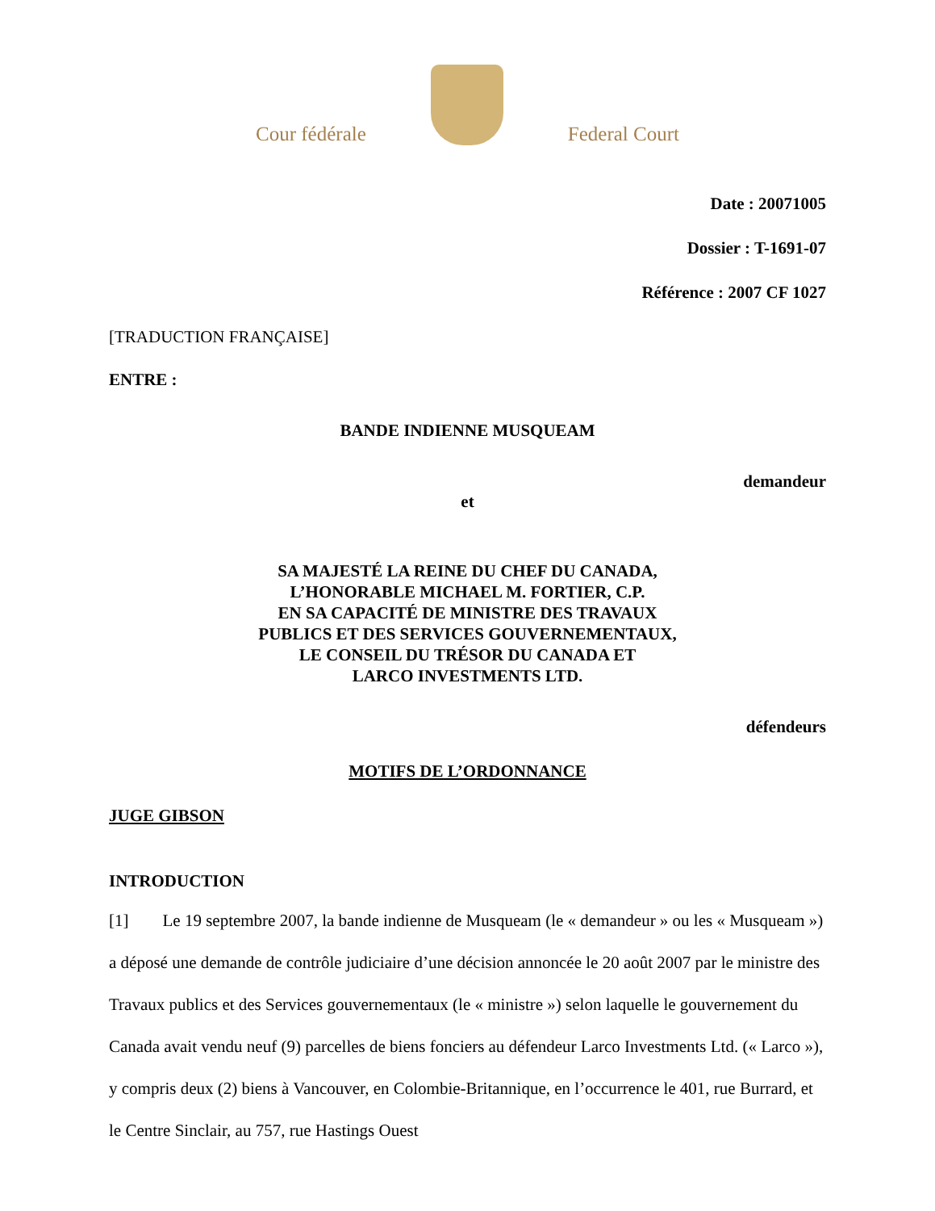Cour fédérale
Federal Court
Date : 20071005
Dossier : T-1691-07
Référence : 2007 CF 1027
[TRADUCTION FRANÇAISE]
ENTRE :
BANDE INDIENNE MUSQUEAM
demandeur
et
SA MAJESTÉ LA REINE DU CHEF DU CANADA,
L’HONORABLE MICHAEL M. FORTIER, C.P.
EN SA CAPACITÉ DE MINISTRE DES TRAVAUX
PUBLICS ET DES SERVICES GOUVERNEMENTAUX,
LE CONSEIL DU TRÉSOR DU CANADA ET
LARCO INVESTMENTS LTD.
défendeurs
MOTIFS DE L’ORDONNANCE
JUGE GIBSON
INTRODUCTION
[1] Le 19 septembre 2007, la bande indienne de Musqueam (le « demandeur » ou les « Musqueam ») a déposé une demande de contrôle judiciaire d’une décision annoncée le 20 août 2007 par le ministre des Travaux publics et des Services gouvernementaux (le « ministre ») selon laquelle le gouvernement du Canada avait vendu neuf (9) parcelles de biens fonciers au défendeur Larco Investments Ltd. (« Larco »), y compris deux (2) biens à Vancouver, en Colombie-Britannique, en l’occurrence le 401, rue Burrard, et le Centre Sinclair, au 757, rue Hastings Ouest